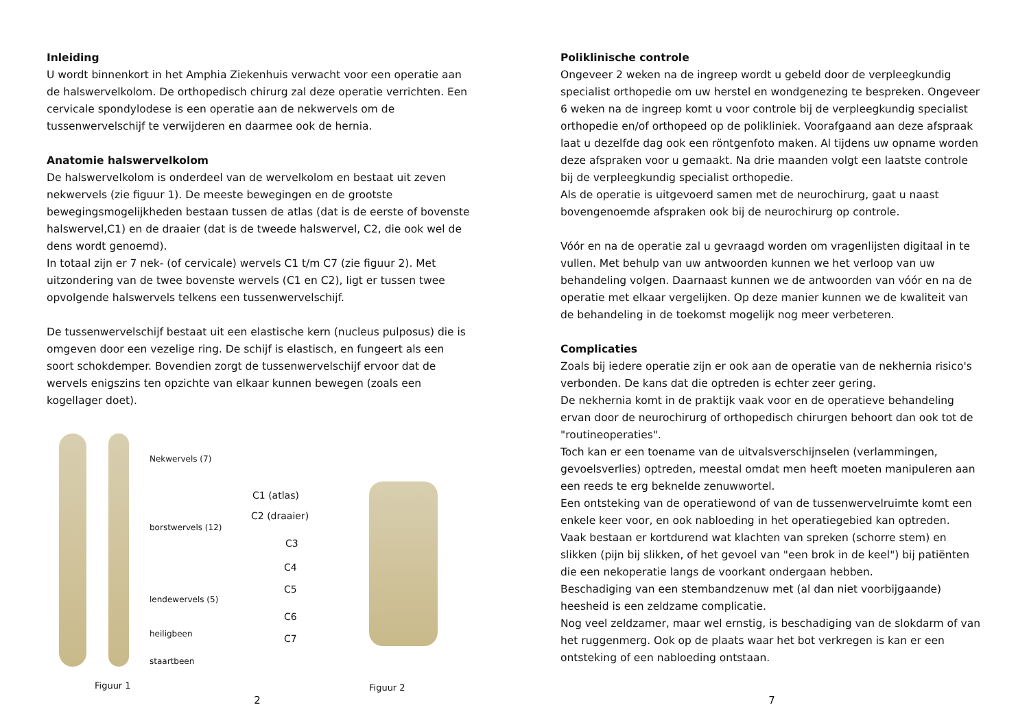Inleiding
U wordt binnenkort in het Amphia Ziekenhuis verwacht voor een operatie aan de halswervelkolom. De orthopedisch chirurg zal deze operatie verrichten. Een cervicale spondylodese is een operatie aan de nekwervels om de tussenwervelschijf te verwijderen en daarmee ook de hernia.
Anatomie halswervelkolom
De halswervelkolom is onderdeel van de wervelkolom en bestaat uit zeven nekwervels (zie figuur 1). De meeste bewegingen en de grootste bewegingsmogelijkheden bestaan tussen de atlas (dat is de eerste of bovenste halswervel,C1) en de draaier (dat is de tweede halswervel, C2, die ook wel de dens wordt genoemd).
In totaal zijn er 7 nek- (of cervicale) wervels C1 t/m C7 (zie figuur 2). Met uitzondering van de twee bovenste wervels (C1 en C2), ligt er tussen twee opvolgende halswervels telkens een tussenwervelschijf.
De tussenwervelschijf bestaat uit een elastische kern (nucleus pulposus) die is omgeven door een vezelige ring. De schijf is elastisch, en fungeert als een soort schokdemper. Bovendien zorgt de tussenwervelschijf ervoor dat de wervels enigszins ten opzichte van elkaar kunnen bewegen (zoals een kogellager doet).
Nekwervels (7)
borstwervels (12)
lendewervels (5)
heiligbeen
staartbeen
Figuur 1
C1 (atlas)
C2 (draaier)
C3
C4
C5
C6
C7
Figuur 2
2
Poliklinische controle
Ongeveer 2 weken na de ingreep wordt u gebeld door de verpleegkundig specialist orthopedie om uw herstel en wondgenezing te bespreken. Ongeveer 6 weken na de ingreep komt u voor controle bij de verpleegkundig specialist orthopedie en/of orthopeed op de polikliniek. Voorafgaand aan deze afspraak laat u dezelfde dag ook een röntgenfoto maken. Al tijdens uw opname worden deze afspraken voor u gemaakt. Na drie maanden volgt een laatste controle bij de verpleegkundig specialist orthopedie.
Als de operatie is uitgevoerd samen met de neurochirurg, gaat u naast bovengenoemde afspraken ook bij de neurochirurg op controle.
Vóór en na de operatie zal u gevraagd worden om vragenlijsten digitaal in te vullen. Met behulp van uw antwoorden kunnen we het verloop van uw behandeling volgen. Daarnaast kunnen we de antwoorden van vóór en na de operatie met elkaar vergelijken. Op deze manier kunnen we de kwaliteit van de behandeling in de toekomst mogelijk nog meer verbeteren.
Complicaties
Zoals bij iedere operatie zijn er ook aan de operatie van de nekhernia risico's verbonden. De kans dat die optreden is echter zeer gering.
De nekhernia komt in de praktijk vaak voor en de operatieve behandeling ervan door de neurochirurg of orthopedisch chirurgen behoort dan ook tot de "routineoperaties".
Toch kan er een toename van de uitvalsverschijnselen (verlammingen, gevoelsverlies) optreden, meestal omdat men heeft moeten manipuleren aan een reeds te erg beknelde zenuwwortel.
Een ontsteking van de operatiewond of van de tussenwervelruimte komt een enkele keer voor, en ook nabloeding in het operatiegebied kan optreden.
Vaak bestaan er kortdurend wat klachten van spreken (schorre stem) en slikken (pijn bij slikken, of het gevoel van "een brok in de keel") bij patiënten die een nekoperatie langs de voorkant ondergaan hebben.
Beschadiging van een stembandzenuw met (al dan niet voorbijgaande) heesheid is een zeldzame complicatie.
Nog veel zeldzamer, maar wel ernstig, is beschadiging van de slokdarm of van het ruggenmerg. Ook op de plaats waar het bot verkregen is kan er een ontsteking of een nabloeding ontstaan.
7